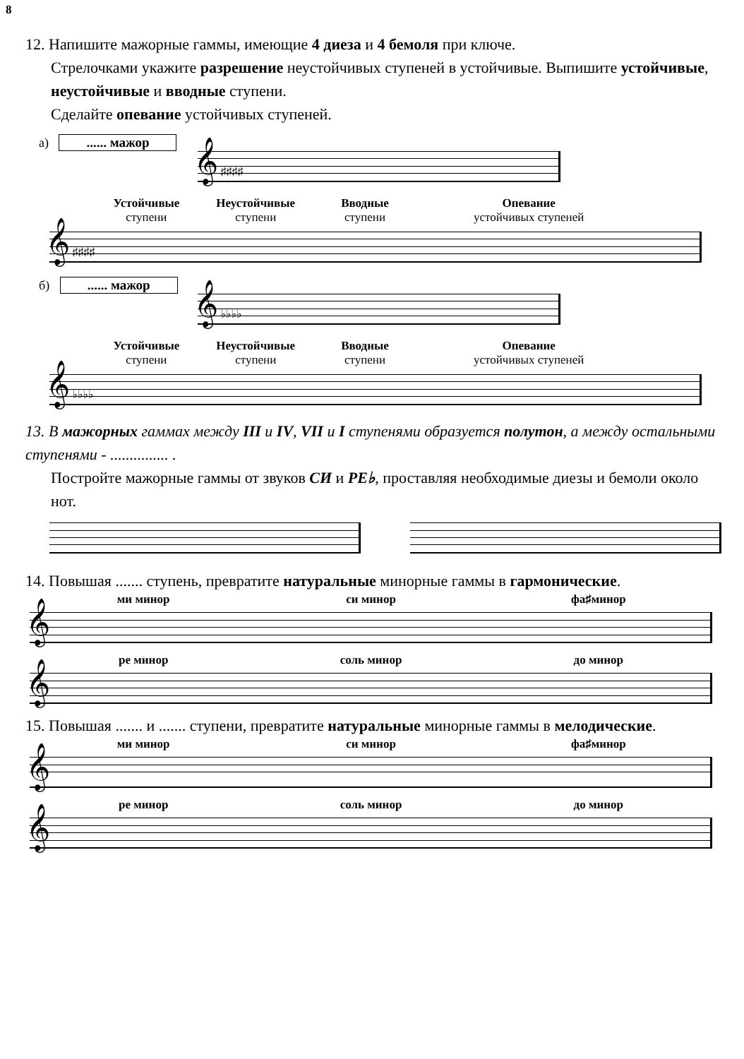8
12. Напишите мажорные гаммы, имеющие 4 диеза и 4 бемоля при ключе.
Стрелочками укажите разрешение неустойчивых ступеней в устойчивые. Выпишите устойчивые, неустойчивые и вводные ступени.
Сделайте опевание устойчивых ступеней.
а) ...... мажор
𝄞 ♯♯♯♯
Устойчивые
ступени
Неустойчивые
ступени
Вводные
ступени
Опевание
устойчивых ступеней
𝄞 ♯♯♯♯
б) ...... мажор
𝄞 ♭♭♭♭
Устойчивые
ступени
Неустойчивые
ступени
Вводные
ступени
Опевание
устойчивых ступеней
𝄞 ♭♭♭♭
13. В мажорных гаммах между III и IV, VII и I ступенями образуется полутон, а между остальными ступенями - ............... .
Постройте мажорные гаммы от звуков СИ и РЕ♭, проставляя необходимые диезы и бемоли около нот.
14. Повышая ....... ступень, превратите натуральные минорные гаммы в гармонические.
ми минор си минор фа♯минор
𝄞
ре минор соль минор до минор
𝄞
15. Повышая ....... и ....... ступени, превратите натуральные минорные гаммы в мелодические.
ми минор си минор фа♯минор
𝄞
ре минор соль минор до минор
𝄞